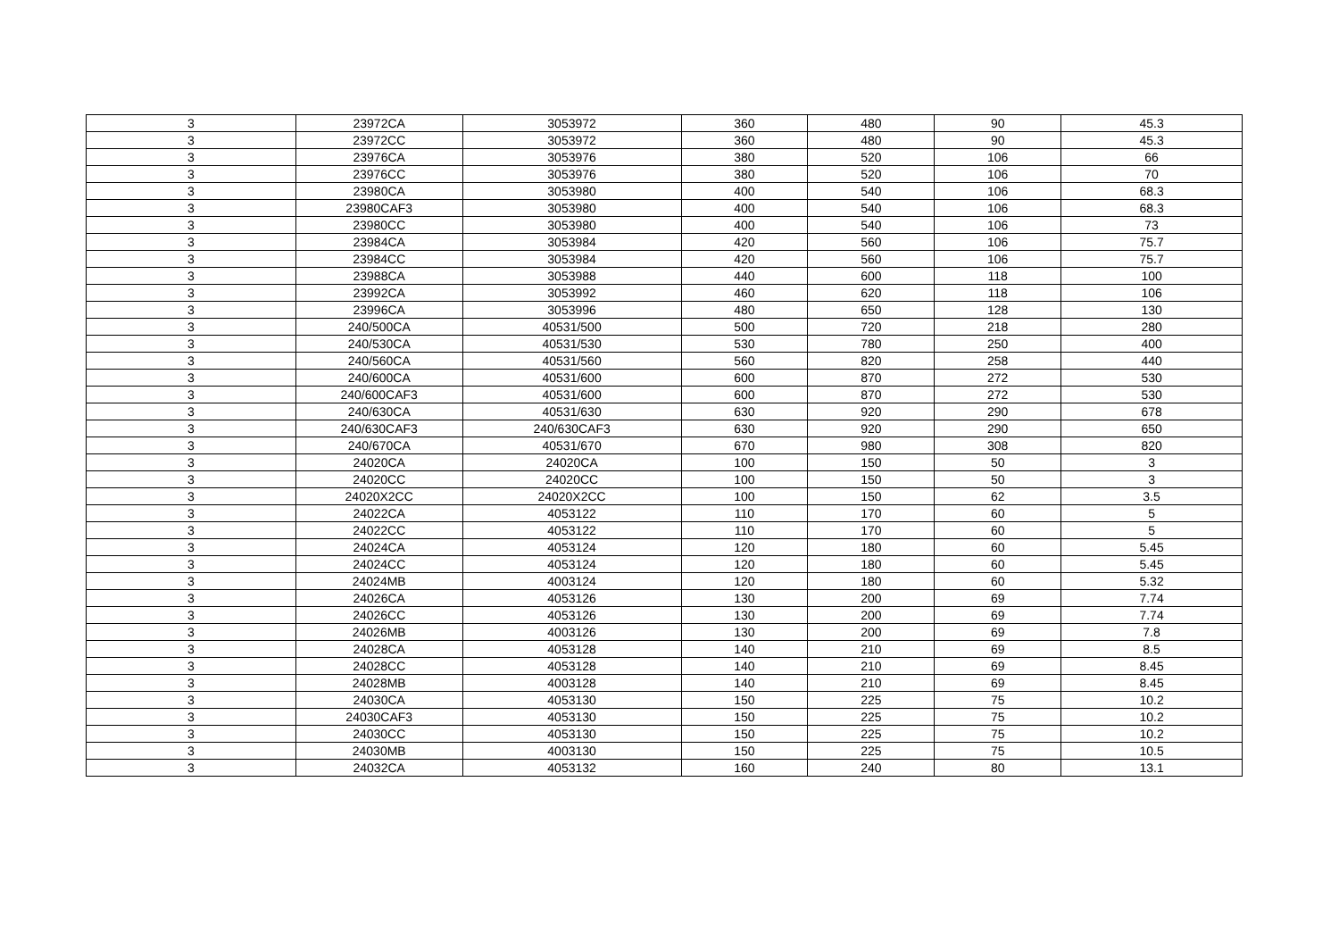| 3 | 23972CA | 3053972 | 360 | 480 | 90 | 45.3 |
| 3 | 23972CC | 3053972 | 360 | 480 | 90 | 45.3 |
| 3 | 23976CA | 3053976 | 380 | 520 | 106 | 66 |
| 3 | 23976CC | 3053976 | 380 | 520 | 106 | 70 |
| 3 | 23980CA | 3053980 | 400 | 540 | 106 | 68.3 |
| 3 | 23980CAF3 | 3053980 | 400 | 540 | 106 | 68.3 |
| 3 | 23980CC | 3053980 | 400 | 540 | 106 | 73 |
| 3 | 23984CA | 3053984 | 420 | 560 | 106 | 75.7 |
| 3 | 23984CC | 3053984 | 420 | 560 | 106 | 75.7 |
| 3 | 23988CA | 3053988 | 440 | 600 | 118 | 100 |
| 3 | 23992CA | 3053992 | 460 | 620 | 118 | 106 |
| 3 | 23996CA | 3053996 | 480 | 650 | 128 | 130 |
| 3 | 240/500CA | 40531/500 | 500 | 720 | 218 | 280 |
| 3 | 240/530CA | 40531/530 | 530 | 780 | 250 | 400 |
| 3 | 240/560CA | 40531/560 | 560 | 820 | 258 | 440 |
| 3 | 240/600CA | 40531/600 | 600 | 870 | 272 | 530 |
| 3 | 240/600CAF3 | 40531/600 | 600 | 870 | 272 | 530 |
| 3 | 240/630CA | 40531/630 | 630 | 920 | 290 | 678 |
| 3 | 240/630CAF3 | 240/630CAF3 | 630 | 920 | 290 | 650 |
| 3 | 240/670CA | 40531/670 | 670 | 980 | 308 | 820 |
| 3 | 24020CA | 24020CA | 100 | 150 | 50 | 3 |
| 3 | 24020CC | 24020CC | 100 | 150 | 50 | 3 |
| 3 | 24020X2CC | 24020X2CC | 100 | 150 | 62 | 3.5 |
| 3 | 24022CA | 4053122 | 110 | 170 | 60 | 5 |
| 3 | 24022CC | 4053122 | 110 | 170 | 60 | 5 |
| 3 | 24024CA | 4053124 | 120 | 180 | 60 | 5.45 |
| 3 | 24024CC | 4053124 | 120 | 180 | 60 | 5.45 |
| 3 | 24024MB | 4003124 | 120 | 180 | 60 | 5.32 |
| 3 | 24026CA | 4053126 | 130 | 200 | 69 | 7.74 |
| 3 | 24026CC | 4053126 | 130 | 200 | 69 | 7.74 |
| 3 | 24026MB | 4003126 | 130 | 200 | 69 | 7.8 |
| 3 | 24028CA | 4053128 | 140 | 210 | 69 | 8.5 |
| 3 | 24028CC | 4053128 | 140 | 210 | 69 | 8.45 |
| 3 | 24028MB | 4003128 | 140 | 210 | 69 | 8.45 |
| 3 | 24030CA | 4053130 | 150 | 225 | 75 | 10.2 |
| 3 | 24030CAF3 | 4053130 | 150 | 225 | 75 | 10.2 |
| 3 | 24030CC | 4053130 | 150 | 225 | 75 | 10.2 |
| 3 | 24030MB | 4003130 | 150 | 225 | 75 | 10.5 |
| 3 | 24032CA | 4053132 | 160 | 240 | 80 | 13.1 |